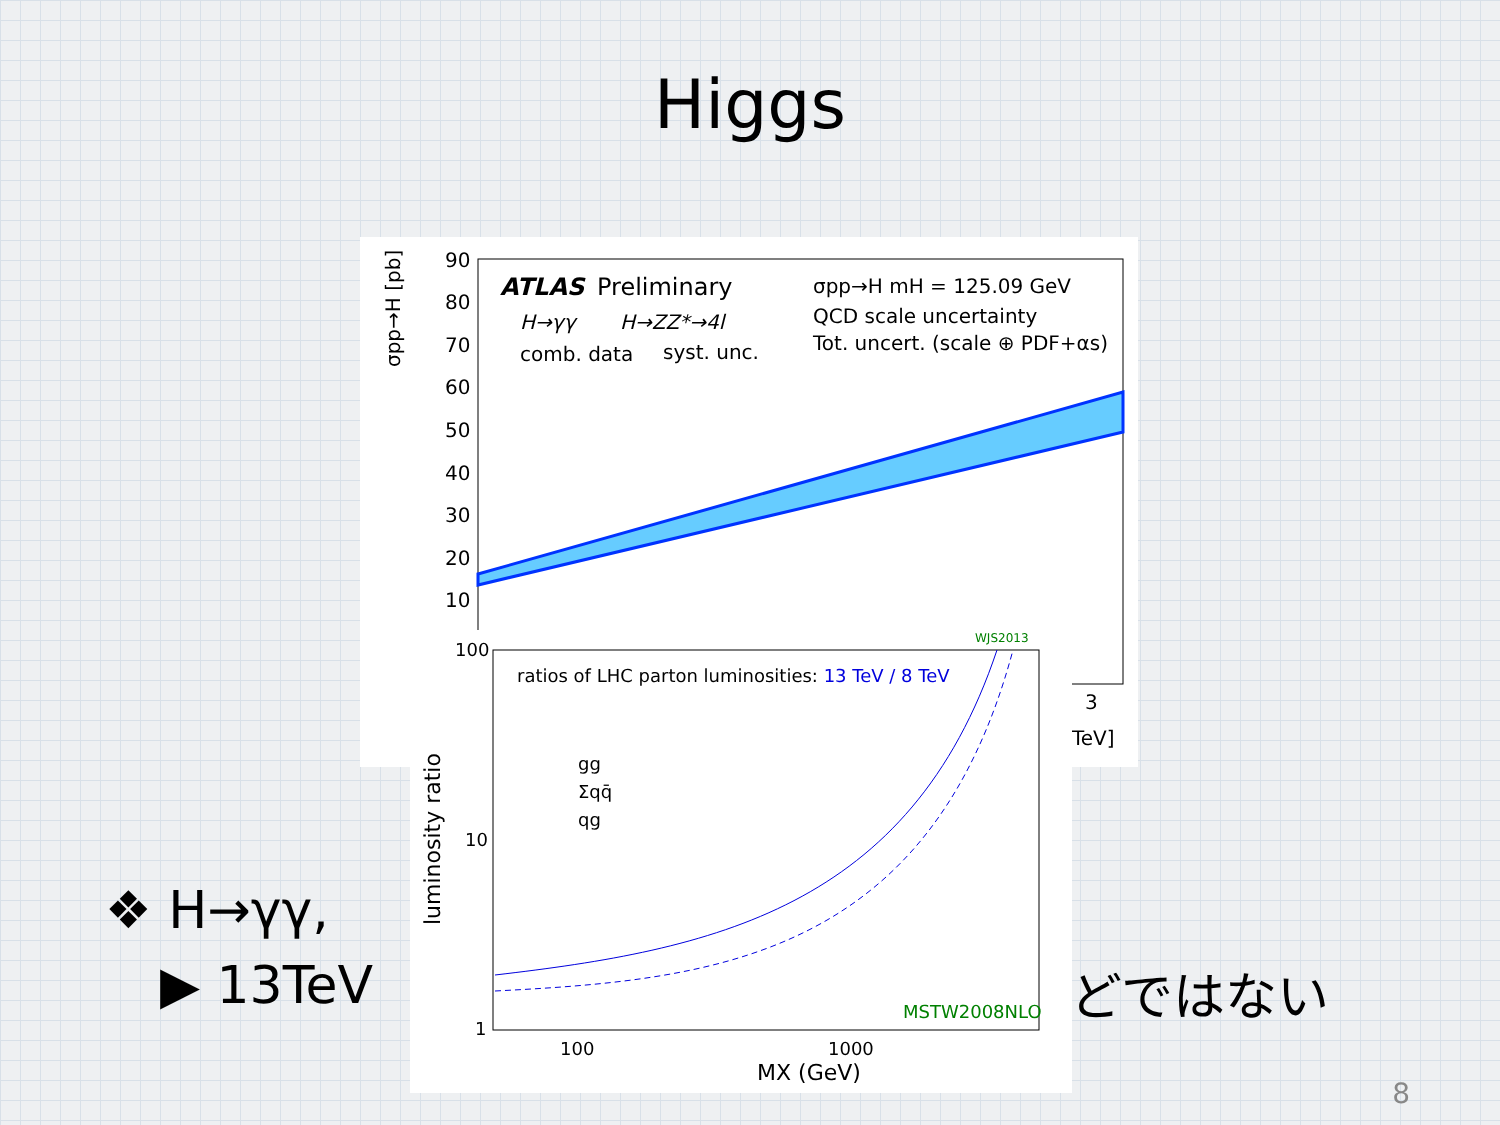Higgs
❖ H→γγ,
▶ 13TeV どではない
σpp→H [pb]
90
80
70
60
50
40
30
20
10
ATLAS
Preliminary
H→γγ
H→ZZ*→4l
comb. data
syst. unc.
σpp→H mH = 125.09 GeV
QCD scale uncertainty
Tot. uncert. (scale ⊕ PDF+αs)
3
TeV]
WJS2013
100
10
1
ratios of LHC parton luminosities: 13 TeV / 8 TeV
gg
Σqq̄
qg
MSTW2008NLO
100
1000
MX (GeV)
luminosity ratio
8